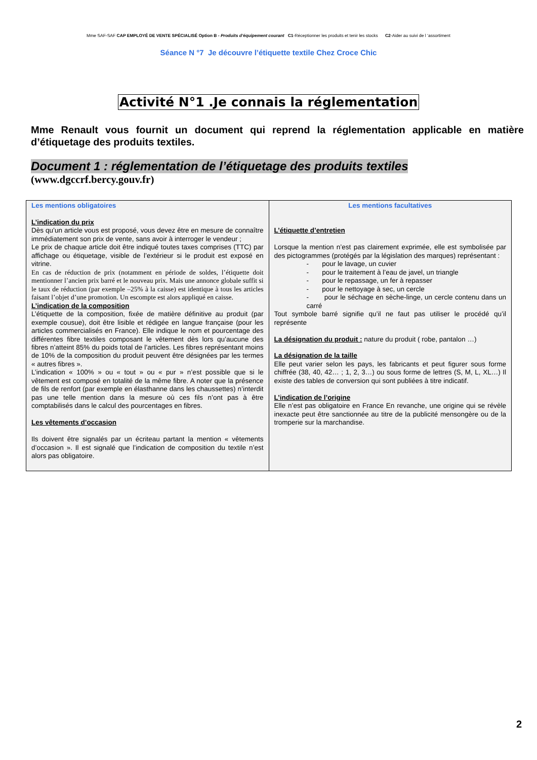Mme SAF-SAF CAP EMPLOYÉ DE VENTE SPÉCIALISÉ Option B - Produits d’équipement courant C1-Réceptionner les produits et tenir les stocks C2-Aider au suivi de l ‘assortiment
Séance N °7 Je découvre l’étiquette textile Chez Croce Chic
Activité N°1 .Je connais la réglementation
Mme Renault vous fournit un document qui reprend la réglementation applicable en matière d’étiquetage des produits textiles.
Document 1 : réglementation de l’étiquetage des produits textiles
(www.dgccrf.bercy.gouv.fr)
| Les mentions obligatoires L’indication du prix Dès qu’un article vous est proposé, vous devez être en mesure de connaître immédiatement son prix de vente, sans avoir à interroger le vendeur ; Le prix de chaque article doit être indiqué toutes taxes comprises (TTC) par affichage ou étiquetage, visible de l’extérieur si le produit est exposé en vitrine. En cas de réduction de prix (notamment en période de soldes, l’étiquette doit mentionner l’ancien prix barré et le nouveau prix. Mais une annonce globale suffit si le taux de réduction (par exemple –25% à la caisse) est identique à tous les articles faisant l’objet d’une promotion. Un escompte est alors appliqué en caisse. L’indication de la composition L’étiquette de la composition, fixée de matière définitive au produit (par exemple cousue), doit être lisible et rédigée en langue française (pour les articles commercialisés en France). Elle indique le nom et pourcentage des différentes fibre textiles composant le vêtement dès lors qu’aucune des fibres n’atteint 85% du poids total de l’articles. Les fibres représentant moins de 10% de la composition du produit peuvent être désignées par les termes « autres fibres ». L’indication « 100% » ou « tout » ou « pur » n’est possible que si le vêtement est composé en totalité de la même fibre. A noter que la présence de fils de renfort (par exemple en élasthanne dans les chaussettes) n’interdit pas une telle mention dans la mesure où ces fils n’ont pas à être comptabilisés dans le calcul des pourcentages en fibres. Les vêtements d’occasion Ils doivent être signalés par un écriteau partant la mention « vêtements d’occasion ». Il est signalé que l’indication de composition du textile n’est alors pas obligatoire. | Les mentions facultatives L’étiquette d’entretien Lorsque la mention n’est pas clairement exprimée, elle est symbolisée par des pictogrammes (protégés par la législation des marques) représentant : - pour le lavage, un cuvier - pour le traitement à l’eau de javel, un triangle - pour le repassage, un fer à repasser - pour le nettoyage à sec, un cercle - pour le séchage en sèche-linge, un cercle contenu dans un carré Tout symbole barré signifie qu’il ne faut pas utiliser le procédé qu’il représente La désignation du produit : nature du produit ( robe, pantalon …) La désignation de la taille Elle peut varier selon les pays, les fabricants et peut figurer sous forme chiffrée (38, 40, 42… ; 1, 2, 3…) ou sous forme de lettres (S, M, L, XL…) Il existe des tables de conversion qui sont publiées à titre indicatif. L’indication de l’origine Elle n’est pas obligatoire en France En revanche, une origine qui se révèle inexacte peut être sanctionnée au titre de la publicité mensongère ou de la tromperie sur la marchandise. |
2